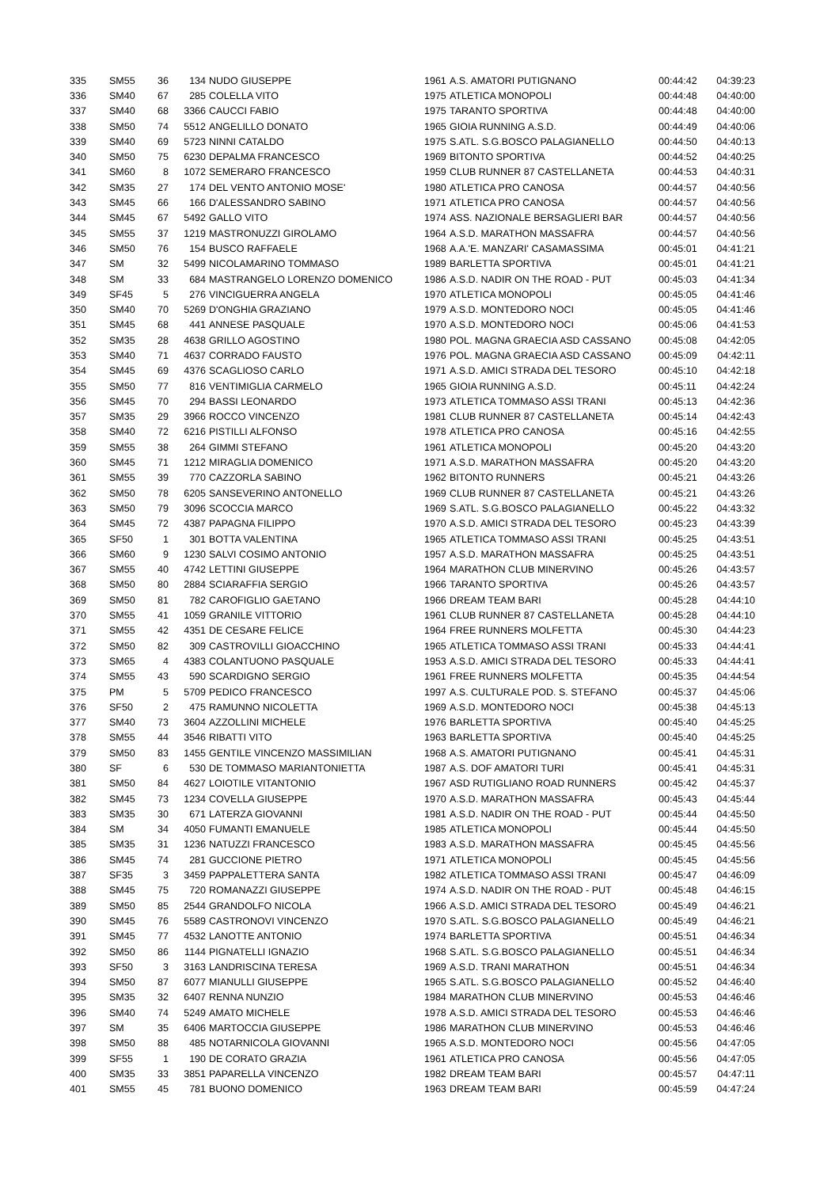| 335 | SM55 | 36 | 134 | NUDO GIUSEPPE | 1961 | A.S. AMATORI PUTIGNANO | 00:44:42 | 04:39:23 |
| 336 | SM40 | 67 | 285 | COLELLA VITO | 1975 | ATLETICA MONOPOLI | 00:44:48 | 04:40:00 |
| 337 | SM40 | 68 | 3366 | CAUCCI FABIO | 1975 | TARANTO SPORTIVA | 00:44:48 | 04:40:00 |
| 338 | SM50 | 74 | 5512 | ANGELILLO DONATO | 1965 | GIOIA RUNNING A.S.D. | 00:44:49 | 04:40:06 |
| 339 | SM40 | 69 | 5723 | NINNI CATALDO | 1975 | S.ATL. S.G.BOSCO PALAGIANELLO | 00:44:50 | 04:40:13 |
| 340 | SM50 | 75 | 6230 | DEPALMA FRANCESCO | 1969 | BITONTO SPORTIVA | 00:44:52 | 04:40:25 |
| 341 | SM60 | 8 | 1072 | SEMERARO FRANCESCO | 1959 | CLUB RUNNER 87 CASTELLANETA | 00:44:53 | 04:40:31 |
| 342 | SM35 | 27 | 174 | DEL VENTO ANTONIO MOSE' | 1980 | ATLETICA PRO CANOSA | 00:44:57 | 04:40:56 |
| 343 | SM45 | 66 | 166 | D'ALESSANDRO SABINO | 1971 | ATLETICA PRO CANOSA | 00:44:57 | 04:40:56 |
| 344 | SM45 | 67 | 5492 | GALLO VITO | 1974 | ASS. NAZIONALE BERSAGLIERI BAR | 00:44:57 | 04:40:56 |
| 345 | SM55 | 37 | 1219 | MASTRONUZZI GIROLAMO | 1964 | A.S.D. MARATHON MASSAFRA | 00:44:57 | 04:40:56 |
| 346 | SM50 | 76 | 154 | BUSCO RAFFAELE | 1968 | A.A.'E. MANZARI' CASAMASSIMA | 00:45:01 | 04:41:21 |
| 347 | SM | 32 | 5499 | NICOLAMARINO TOMMASO | 1989 | BARLETTA SPORTIVA | 00:45:01 | 04:41:21 |
| 348 | SM | 33 | 684 | MASTRANGELO LORENZO DOMENICO | 1986 | A.S.D. NADIR ON THE ROAD - PUT | 00:45:03 | 04:41:34 |
| 349 | SF45 | 5 | 276 | VINCIGUERRA ANGELA | 1970 | ATLETICA MONOPOLI | 00:45:05 | 04:41:46 |
| 350 | SM40 | 70 | 5269 | D'ONGHIA GRAZIANO | 1979 | A.S.D. MONTEDORO NOCI | 00:45:05 | 04:41:46 |
| 351 | SM45 | 68 | 441 | ANNESE PASQUALE | 1970 | A.S.D. MONTEDORO NOCI | 00:45:06 | 04:41:53 |
| 352 | SM35 | 28 | 4638 | GRILLO AGOSTINO | 1980 | POL. MAGNA GRAECIA ASD CASSANO | 00:45:08 | 04:42:05 |
| 353 | SM40 | 71 | 4637 | CORRADO FAUSTO | 1976 | POL. MAGNA GRAECIA ASD CASSANO | 00:45:09 | 04:42:11 |
| 354 | SM45 | 69 | 4376 | SCAGLIOSO CARLO | 1971 | A.S.D. AMICI STRADA DEL TESORO | 00:45:10 | 04:42:18 |
| 355 | SM50 | 77 | 816 | VENTIMIGLIA CARMELO | 1965 | GIOIA RUNNING A.S.D. | 00:45:11 | 04:42:24 |
| 356 | SM45 | 70 | 294 | BASSI LEONARDO | 1973 | ATLETICA TOMMASO ASSI TRANI | 00:45:13 | 04:42:36 |
| 357 | SM35 | 29 | 3966 | ROCCO VINCENZO | 1981 | CLUB RUNNER 87 CASTELLANETA | 00:45:14 | 04:42:43 |
| 358 | SM40 | 72 | 6216 | PISTILLI ALFONSO | 1978 | ATLETICA PRO CANOSA | 00:45:16 | 04:42:55 |
| 359 | SM55 | 38 | 264 | GIMMI STEFANO | 1961 | ATLETICA MONOPOLI | 00:45:20 | 04:43:20 |
| 360 | SM45 | 71 | 1212 | MIRAGLIA DOMENICO | 1971 | A.S.D. MARATHON MASSAFRA | 00:45:20 | 04:43:20 |
| 361 | SM55 | 39 | 770 | CAZZORLA SABINO | 1962 | BITONTO RUNNERS | 00:45:21 | 04:43:26 |
| 362 | SM50 | 78 | 6205 | SANSEVERINO ANTONELLO | 1969 | CLUB RUNNER 87 CASTELLANETA | 00:45:21 | 04:43:26 |
| 363 | SM50 | 79 | 3096 | SCOCCIA MARCO | 1969 | S.ATL. S.G.BOSCO PALAGIANELLO | 00:45:22 | 04:43:32 |
| 364 | SM45 | 72 | 4387 | PAPAGNA FILIPPO | 1970 | A.S.D. AMICI STRADA DEL TESORO | 00:45:23 | 04:43:39 |
| 365 | SF50 | 1 | 301 | BOTTA VALENTINA | 1965 | ATLETICA TOMMASO ASSI TRANI | 00:45:25 | 04:43:51 |
| 366 | SM60 | 9 | 1230 | SALVI COSIMO ANTONIO | 1957 | A.S.D. MARATHON MASSAFRA | 00:45:25 | 04:43:51 |
| 367 | SM55 | 40 | 4742 | LETTINI GIUSEPPE | 1964 | MARATHON CLUB MINERVINO | 00:45:26 | 04:43:57 |
| 368 | SM50 | 80 | 2884 | SCIARAFFIA SERGIO | 1966 | TARANTO SPORTIVA | 00:45:26 | 04:43:57 |
| 369 | SM50 | 81 | 782 | CAROFIGLIO GAETANO | 1966 | DREAM TEAM BARI | 00:45:28 | 04:44:10 |
| 370 | SM55 | 41 | 1059 | GRANILE VITTORIO | 1961 | CLUB RUNNER 87 CASTELLANETA | 00:45:28 | 04:44:10 |
| 371 | SM55 | 42 | 4351 | DE CESARE FELICE | 1964 | FREE RUNNERS MOLFETTA | 00:45:30 | 04:44:23 |
| 372 | SM50 | 82 | 309 | CASTROVILLI GIOACCHINO | 1965 | ATLETICA TOMMASO ASSI TRANI | 00:45:33 | 04:44:41 |
| 373 | SM65 | 4 | 4383 | COLANTUONO PASQUALE | 1953 | A.S.D. AMICI STRADA DEL TESORO | 00:45:33 | 04:44:41 |
| 374 | SM55 | 43 | 590 | SCARDIGNO SERGIO | 1961 | FREE RUNNERS MOLFETTA | 00:45:35 | 04:44:54 |
| 375 | PM | 5 | 5709 | PEDICO FRANCESCO | 1997 | A.S. CULTURALE POD. S. STEFANO | 00:45:37 | 04:45:06 |
| 376 | SF50 | 2 | 475 | RAMUNNO NICOLETTA | 1969 | A.S.D. MONTEDORO NOCI | 00:45:38 | 04:45:13 |
| 377 | SM40 | 73 | 3604 | AZZOLLINI MICHELE | 1976 | BARLETTA SPORTIVA | 00:45:40 | 04:45:25 |
| 378 | SM55 | 44 | 3546 | RIBATTI VITO | 1963 | BARLETTA SPORTIVA | 00:45:40 | 04:45:25 |
| 379 | SM50 | 83 | 1455 | GENTILE VINCENZO MASSIMILIAN | 1968 | A.S. AMATORI PUTIGNANO | 00:45:41 | 04:45:31 |
| 380 | SF | 6 | 530 | DE TOMMASO MARIANTONIETTA | 1987 | A.S. DOF AMATORI TURI | 00:45:41 | 04:45:31 |
| 381 | SM50 | 84 | 4627 | LOIOTILE VITANTONIO | 1967 | ASD RUTIGLIANO ROAD RUNNERS | 00:45:42 | 04:45:37 |
| 382 | SM45 | 73 | 1234 | COVELLA GIUSEPPE | 1970 | A.S.D. MARATHON MASSAFRA | 00:45:43 | 04:45:44 |
| 383 | SM35 | 30 | 671 | LATERZA GIOVANNI | 1981 | A.S.D. NADIR ON THE ROAD - PUT | 00:45:44 | 04:45:50 |
| 384 | SM | 34 | 4050 | FUMANTI EMANUELE | 1985 | ATLETICA MONOPOLI | 00:45:44 | 04:45:50 |
| 385 | SM35 | 31 | 1236 | NATUZZI FRANCESCO | 1983 | A.S.D. MARATHON MASSAFRA | 00:45:45 | 04:45:56 |
| 386 | SM45 | 74 | 281 | GUCCIONE PIETRO | 1971 | ATLETICA MONOPOLI | 00:45:45 | 04:45:56 |
| 387 | SF35 | 3 | 3459 | PAPPALETTERA SANTA | 1982 | ATLETICA TOMMASO ASSI TRANI | 00:45:47 | 04:46:09 |
| 388 | SM45 | 75 | 720 | ROMANAZZI GIUSEPPE | 1974 | A.S.D. NADIR ON THE ROAD - PUT | 00:45:48 | 04:46:15 |
| 389 | SM50 | 85 | 2544 | GRANDOLFO NICOLA | 1966 | A.S.D. AMICI STRADA DEL TESORO | 00:45:49 | 04:46:21 |
| 390 | SM45 | 76 | 5589 | CASTRONOVI VINCENZO | 1970 | S.ATL. S.G.BOSCO PALAGIANELLO | 00:45:49 | 04:46:21 |
| 391 | SM45 | 77 | 4532 | LANOTTE ANTONIO | 1974 | BARLETTA SPORTIVA | 00:45:51 | 04:46:34 |
| 392 | SM50 | 86 | 1144 | PIGNATELLI IGNAZIO | 1968 | S.ATL. S.G.BOSCO PALAGIANELLO | 00:45:51 | 04:46:34 |
| 393 | SF50 | 3 | 3163 | LANDRISCINA TERESA | 1969 | A.S.D. TRANI MARATHON | 00:45:51 | 04:46:34 |
| 394 | SM50 | 87 | 6077 | MIANULLI GIUSEPPE | 1965 | S.ATL. S.G.BOSCO PALAGIANELLO | 00:45:52 | 04:46:40 |
| 395 | SM35 | 32 | 6407 | RENNA NUNZIO | 1984 | MARATHON CLUB MINERVINO | 00:45:53 | 04:46:46 |
| 396 | SM40 | 74 | 5249 | AMATO MICHELE | 1978 | A.S.D. AMICI STRADA DEL TESORO | 00:45:53 | 04:46:46 |
| 397 | SM | 35 | 6406 | MARTOCCIA GIUSEPPE | 1986 | MARATHON CLUB MINERVINO | 00:45:53 | 04:46:46 |
| 398 | SM50 | 88 | 485 | NOTARNICOLA GIOVANNI | 1965 | A.S.D. MONTEDORO NOCI | 00:45:56 | 04:47:05 |
| 399 | SF55 | 1 | 190 | DE CORATO GRAZIA | 1961 | ATLETICA PRO CANOSA | 00:45:56 | 04:47:05 |
| 400 | SM35 | 33 | 3851 | PAPARELLA VINCENZO | 1982 | DREAM TEAM BARI | 00:45:57 | 04:47:11 |
| 401 | SM55 | 45 | 781 | BUONO DOMENICO | 1963 | DREAM TEAM BARI | 00:45:59 | 04:47:24 |